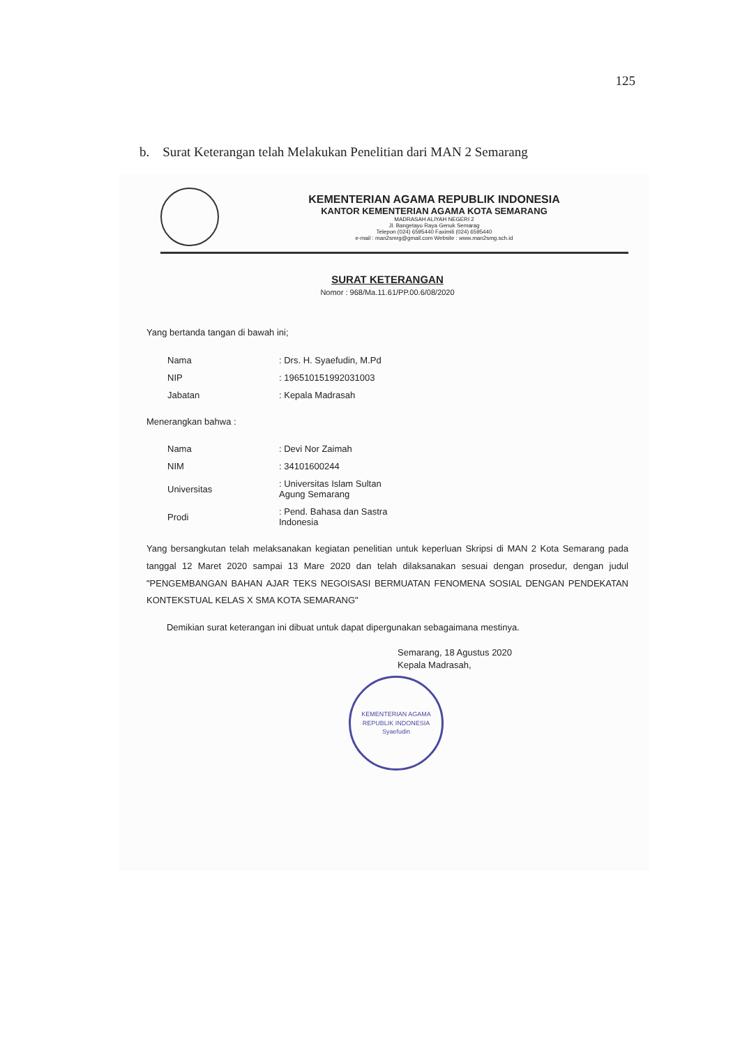125
b. Surat Keterangan telah Melakukan Penelitian dari MAN 2 Semarang
KEMENTERIAN AGAMA REPUBLIK INDONESIA
KANTOR KEMENTERIAN AGAMA KOTA SEMARANG
MADRASAH ALIYAH NEGERI 2
Jl. Bangetayu Raya Genuk Semarag
Telepon (024) 6595440 Faximili (024) 6595440
e-mail : man2smrg@gmail.com Website : www.man2smg.sch.id
SURAT KETERANGAN
Nomor : 968/Ma.11.61/PP.00.6/08/2020
Yang bertanda tangan di bawah ini;
| Nama | : Drs. H. Syaefudin, M.Pd |
| NIP | : 196510151992031003 |
| Jabatan | : Kepala Madrasah |
Menerangkan bahwa :
| Nama | : Devi Nor Zaimah |
| NIM | : 34101600244 |
| Universitas | : Universitas Islam Sultan Agung Semarang |
| Prodi | : Pend. Bahasa dan Sastra Indonesia |
Yang bersangkutan telah melaksanakan kegiatan penelitian untuk keperluan Skripsi di MAN 2 Kota Semarang pada tanggal 12 Maret 2020 sampai 13 Mare 2020 dan telah dilaksanakan sesuai dengan prosedur, dengan judul "PENGEMBANGAN BAHAN AJAR TEKS NEGOISASI BERMUATAN FENOMENA SOSIAL DENGAN PENDEKATAN KONTEKSTUAL KELAS X SMA KOTA SEMARANG"
Demikian surat keterangan ini dibuat untuk dapat dipergunakan sebagaimana mestinya.
Semarang, 18 Agustus 2020
Kepala Madrasah,
KEMENTERIAN AGAMA
REPUBLIK INDONESIA
Syaefudin